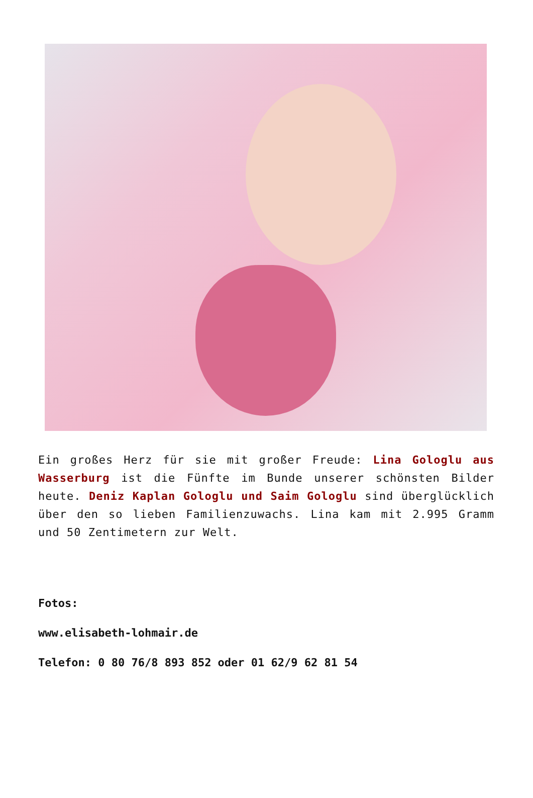Ein großes Herz für sie mit großer Freude: Lina Gologlu aus Wasserburg ist die Fünfte im Bunde unserer schönsten Bilder heute. Deniz Kaplan Gologlu und Saim Gologlu sind überglücklich über den so lieben Familienzuwachs. Lina kam mit 2.995 Gramm und 50 Zentimetern zur Welt.
Fotos:
www.elisabeth-lohmair.de
Telefon: 0 80 76/8 893 852 oder 01 62/9 62 81 54